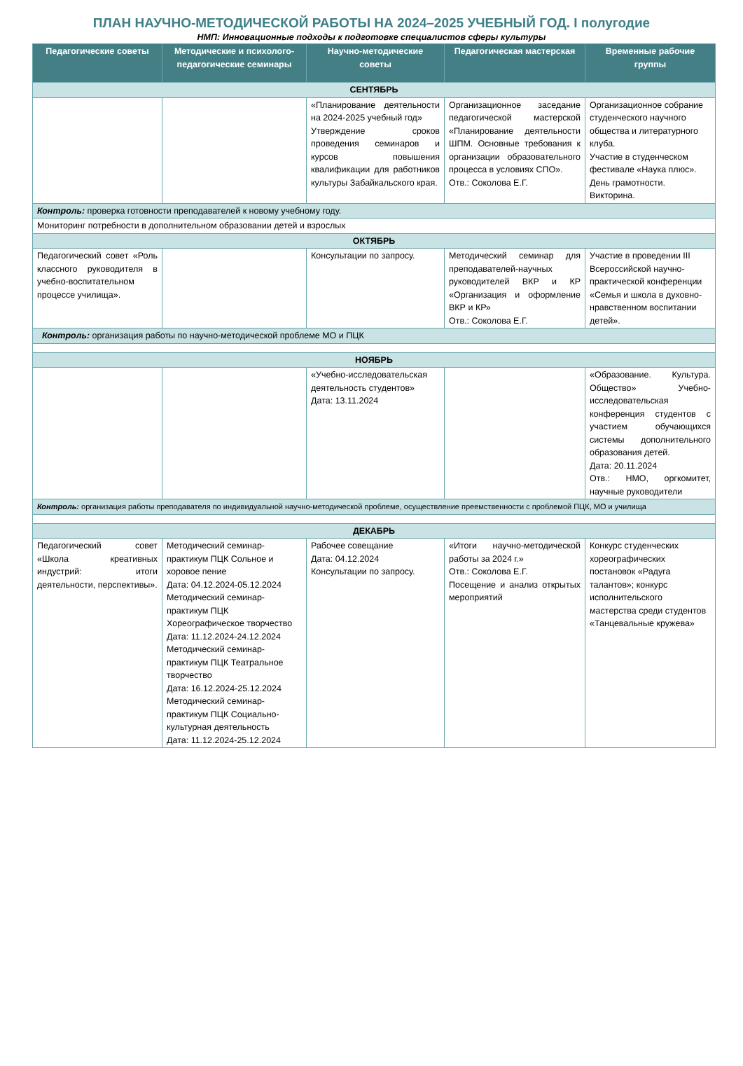ПЛАН НАУЧНО-МЕТОДИЧЕСКОЙ РАБОТЫ НА 2024–2025 УЧЕБНЫЙ ГОД. I полугодие
НМП: Инновационные подходы к подготовке специалистов сферы культуры
| Педагогические советы | Методические и психолого-педагогические семинары | Научно-методические советы | Педагогическая мастерская | Временные рабочие группы |
| --- | --- | --- | --- | --- |
| СЕНТЯБРЬ | | | | |
| | | «Планирование деятельности на 2024-2025 учебный год» Утверждение сроков проведения семинаров и курсов повышения квалификации для работников культуры Забайкальского края. | Организационное заседание педагогической мастерской «Планирование деятельности ШПМ. Основные требования к организации образовательного процесса в условиях СПО». Отв.: Соколова Е.Г. | Организационное собрание студенческого научного общества и литературного клуба. Участие в студенческом фестивале «Наука плюс». День грамотности. Викторина. |
| Контроль: проверка готовности преподавателей к новому учебному году. | | | | |
| Мониторинг потребности в дополнительном образовании детей и взрослых | | | | |
| ОКТЯБРЬ | | | | |
| Педагогический совет «Роль классного руководителя в учебно-воспитательном процессе училища». | | Консультации по запросу. | Методический семинар для преподавателей-научных руководителей ВКР и КР «Организация и оформление ВКР и КР» Отв.: Соколова Е.Г. | Участие в проведении III Всероссийской научно-практической конференции «Семья и школа в духовно-нравственном воспитании детей». |
| Контроль: организация работы по научно-методической проблеме МО и ПЦК | | | | |
| НОЯБРЬ | | | | |
| | | «Учебно-исследовательская деятельность студентов» Дата: 13.11.2024 | | «Образование. Культура. Общество» Учебно-исследовательская конференция студентов с участием обучающихся системы дополнительного образования детей. Дата: 20.11.2024 Отв.: НМО, оргкомитет, научные руководители |
| Контроль: организация работы преподавателя по индивидуальной научно-методической проблеме, осуществление преемственности с проблемой ПЦК, МО и училища | | | | |
| ДЕКАБРЬ | | | | |
| Педагогический совет «Школа креативных индустрий: итоги деятельности, перспективы». | Методический семинар-практикум ПЦК Сольное и хоровое пение Дата: 04.12.2024-05.12.2024 Методический семинар-практикум ПЦК Хореографическое творчество Дата: 11.12.2024-24.12.2024 Методический семинар-практикум ПЦК Театральное творчество Дата: 16.12.2024-25.12.2024 Методический семинар-практикум ПЦК Социально-культурная деятельность Дата: 11.12.2024-25.12.2024 | Рабочее совещание Дата: 04.12.2024 Консультации по запросу. | «Итоги научно-методической работы за 2024 г.» Отв.: Соколова Е.Г. Посещение и анализ открытых мероприятий | Конкурс студенческих хореографических постановок «Радуга талантов»; конкурс исполнительского мастерства среди студентов «Танцевальные кружева» |